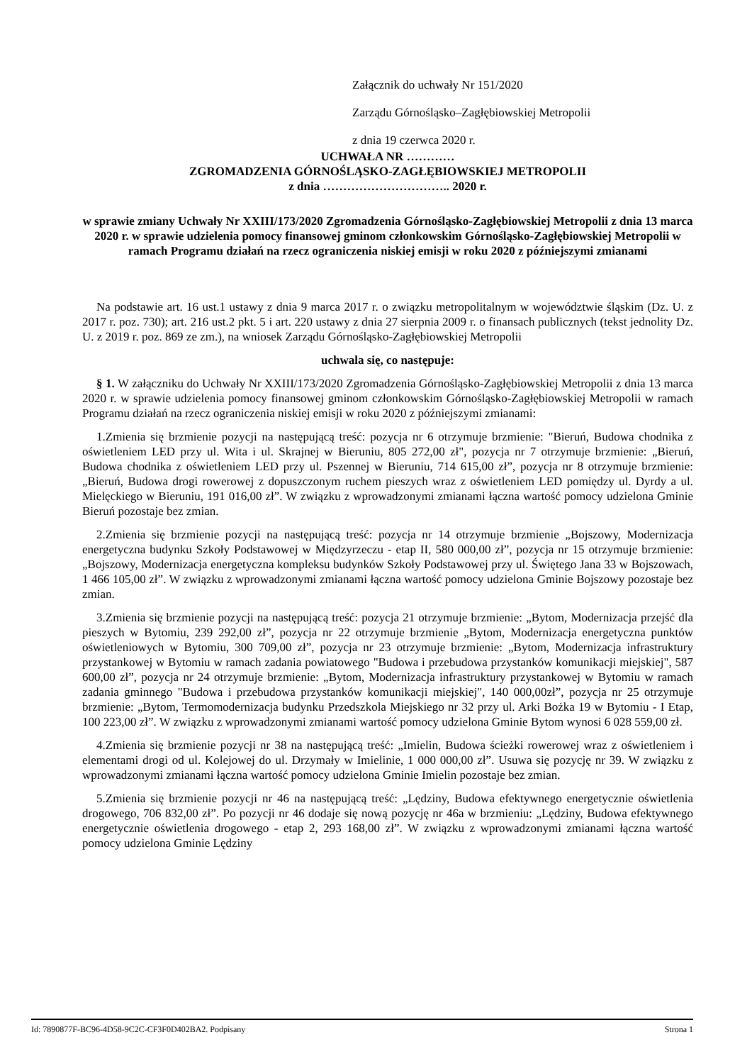Załącznik do uchwały Nr 151/2020
Zarządu Górnośląsko–Zagłębiowskiej Metropolii
z dnia 19 czerwca 2020 r.
UCHWAŁA NR …………
ZGROMADZENIA GÓRNOŚLĄSKO-ZAGŁĘBIOWSKIEJ METROPOLII
z dnia ………………………….. 2020 r.
w sprawie zmiany Uchwały Nr XXIII/173/2020 Zgromadzenia Górnośląsko-Zagłębiowskiej Metropolii z dnia 13 marca 2020 r. w sprawie udzielenia pomocy finansowej gminom członkowskim Górnośląsko-Zagłębiowskiej Metropolii w ramach Programu działań na rzecz ograniczenia niskiej emisji w roku 2020 z późniejszymi zmianami
Na podstawie art. 16 ust.1 ustawy z dnia 9 marca 2017 r. o związku metropolitalnym w województwie śląskim (Dz. U. z 2017 r. poz. 730); art. 216 ust.2 pkt. 5 i art. 220 ustawy z dnia 27 sierpnia 2009 r. o finansach publicznych (tekst jednolity Dz. U. z 2019 r. poz. 869 ze zm.), na wniosek Zarządu Górnośląsko-Zagłębiowskiej Metropolii
uchwala się, co następuje:
§ 1. W załączniku do Uchwały Nr XXIII/173/2020 Zgromadzenia Górnośląsko-Zagłębiowskiej Metropolii z dnia 13 marca 2020 r. w sprawie udzielenia pomocy finansowej gminom członkowskim Górnośląsko-Zagłębiowskiej Metropolii w ramach Programu działań na rzecz ograniczenia niskiej emisji w roku 2020 z późniejszymi zmianami:
1.Zmienia się brzmienie pozycji na następującą treść: pozycja nr 6 otrzymuje brzmienie: "Bieruń, Budowa chodnika z oświetleniem LED przy ul. Wita i ul. Skrajnej w Bieruniu, 805 272,00 zł", pozycja nr 7 otrzymuje brzmienie: „Bieruń, Budowa chodnika z oświetleniem LED przy ul. Pszennej w Bieruniu, 714 615,00 zł”, pozycja nr 8 otrzymuje brzmienie: „Bieruń, Budowa drogi rowerowej z dopuszczonym ruchem pieszych wraz z oświetleniem LED pomiędzy ul. Dyrdy a ul. Mielęckiego w Bieruniu, 191 016,00 zł”. W związku z wprowadzonymi zmianami łączna wartość pomocy udzielona Gminie Bieruń pozostaje bez zmian.
2.Zmienia się brzmienie pozycji na następującą treść: pozycja nr 14 otrzymuje brzmienie „Bojszowy, Modernizacja energetyczna budynku Szkoły Podstawowej w Międzyrzeczu - etap II, 580 000,00 zł”, pozycja nr 15 otrzymuje brzmienie: „Bojszowy, Modernizacja energetyczna kompleksu budynków Szkoły Podstawowej przy ul. Świętego Jana 33 w Bojszowach, 1 466 105,00 zł”. W związku z wprowadzonymi zmianami łączna wartość pomocy udzielona Gminie Bojszowy pozostaje bez zmian.
3.Zmienia się brzmienie pozycji na następującą treść: pozycja 21 otrzymuje brzmienie: „Bytom, Modernizacja przejść dla pieszych w Bytomiu, 239 292,00 zł”, pozycja nr 22 otrzymuje brzmienie „Bytom, Modernizacja energetyczna punktów oświetleniowych w Bytomiu, 300 709,00 zł”, pozycja nr 23 otrzymuje brzmienie: „Bytom, Modernizacja infrastruktury przystankowej w Bytomiu w ramach zadania powiatowego "Budowa i przebudowa przystanków komunikacji miejskiej", 587 600,00 zł”, pozycja nr 24 otrzymuje brzmienie: „Bytom, Modernizacja infrastruktury przystankowej w Bytomiu w ramach zadania gminnego "Budowa i przebudowa przystanków komunikacji miejskiej", 140 000,00zł”, pozycja nr 25 otrzymuje brzmienie: „Bytom, Termomodernizacja budynku Przedszkola Miejskiego nr 32 przy ul. Arki Bożka 19 w Bytomiu - I Etap, 100 223,00 zł”. W związku z wprowadzonymi zmianami wartość pomocy udzielona Gminie Bytom wynosi 6 028 559,00 zł.
4.Zmienia się brzmienie pozycji nr 38 na następującą treść: „Imielin, Budowa ścieżki rowerowej wraz z oświetleniem i elementami drogi od ul. Kolejowej do ul. Drzymały w Imielinie, 1 000 000,00 zł”. Usuwa się pozycję nr 39. W związku z wprowadzonymi zmianami łączna wartość pomocy udzielona Gminie Imielin pozostaje bez zmian.
5.Zmienia się brzmienie pozycji nr 46 na następującą treść: „Lędziny, Budowa efektywnego energetycznie oświetlenia drogowego, 706 832,00 zł”. Po pozycji nr 46 dodaje się nową pozycję nr 46a w brzmieniu: „Lędziny, Budowa efektywnego energetycznie oświetlenia drogowego - etap 2, 293 168,00 zł”. W związku z wprowadzonymi zmianami łączna wartość pomocy udzielona Gminie Lędziny
Id: 7890877F-BC96-4D58-9C2C-CF3F0D402BA2. Podpisany Strona 1